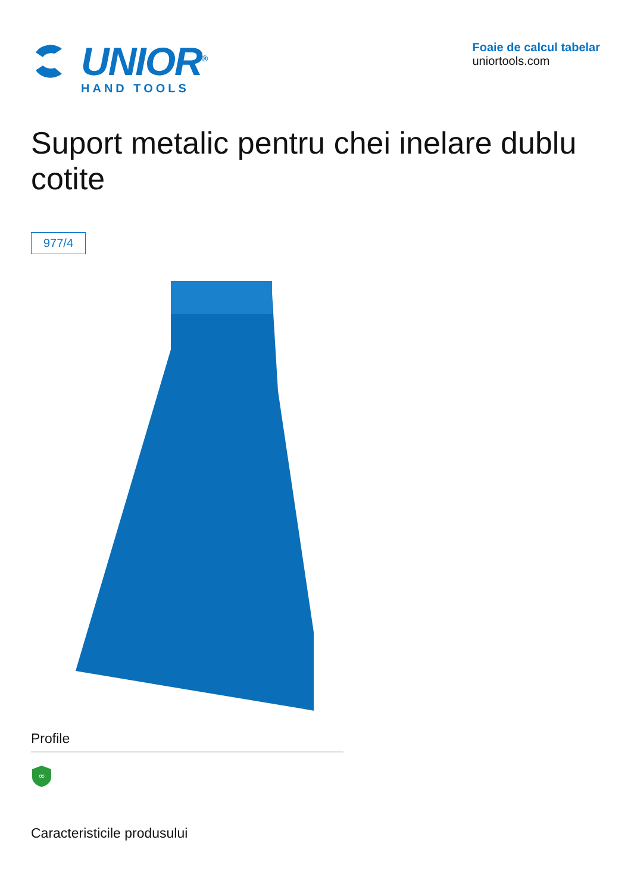UNIOR<sup>®</sup>
HAND TOOLS
Foaie de calcul tabelar
uniortools.com
Suport metalic pentru chei inelare dublu cotite
977/4
Profile
∞
Caracteristicile produsului